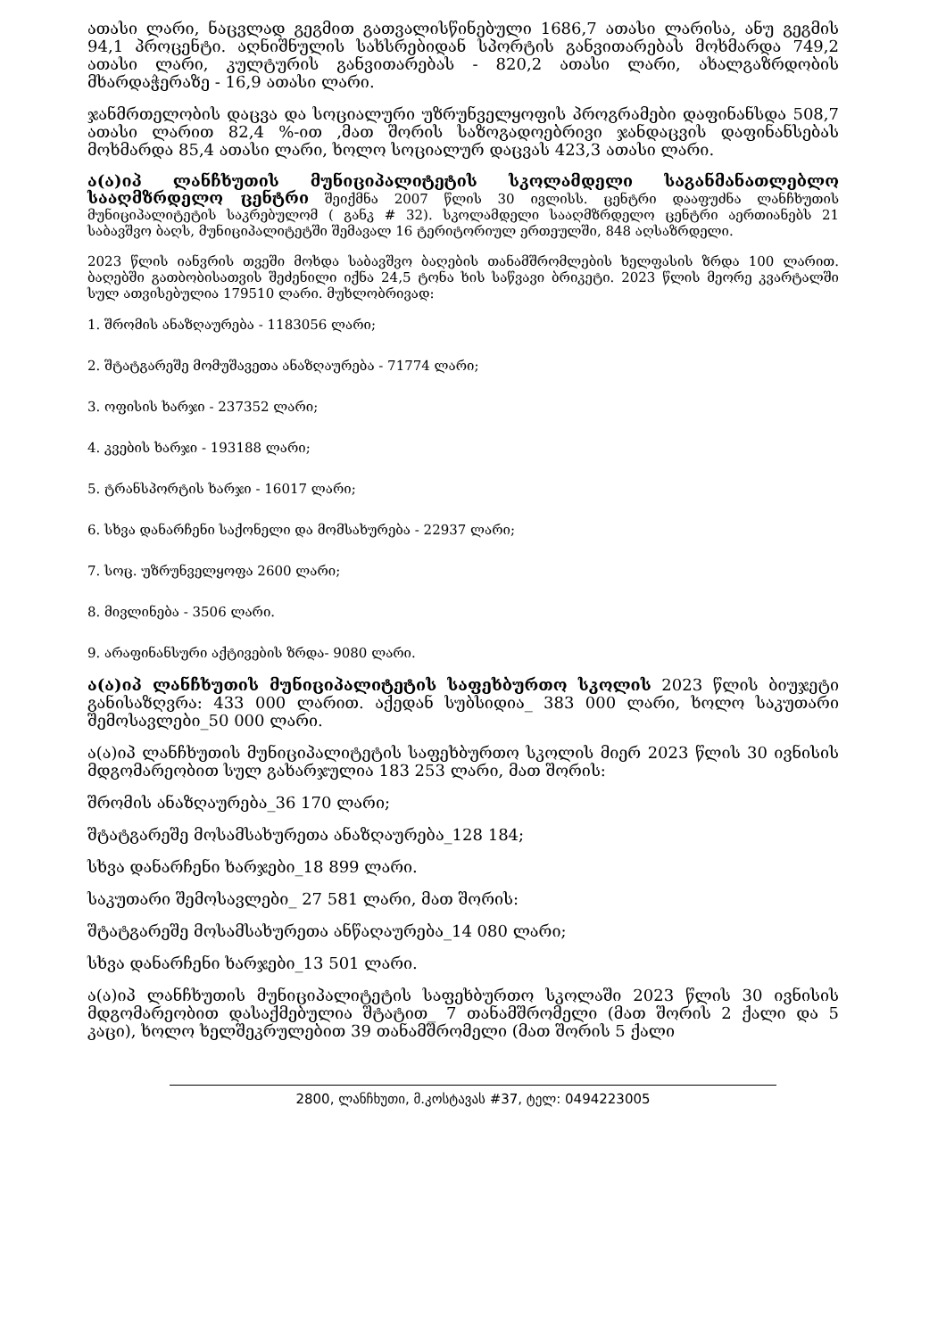ათასი ლარი, ნაცვლად გეგმით გათვალისწინებული 1686,7 ათასი ლარისა, ანუ გეგმის 94,1 პროცენტი. აღნიშნულის სახსრებიდან სპორტის განვითარებას მოხმარდა 749,2 ათასი ლარი, კულტურის განვითარებას - 820,2 ათასი ლარი, ახალგაზრდობის მხარდაჭერაზე - 16,9 ათასი ლარი.
ჯანმრთელობის დაცვა და სოციალური უზრუნველყოფის პროგრამები დაფინანსდა 508,7 ათასი ლარით 82,4 %-ით ,მათ შორის საზოგადოებრივი ჯანდაცვის დაფინანსებას მოხმარდა 85,4 ათასი ლარი, ხოლო სოციალურ დაცვას 423,3 ათასი ლარი.
ა(ა)იპ ლანჩხუთის მუნიციპალიტეტის სკოლამდელი საგანმანათლებლო სააღმზრდელო ცენტრი შეიქმნა 2007 წლის 30 ივლისს. ცენტრი დააფუძნა ლანჩხუთის მუნიციპალიტეტის საკრებულომ ( განკ # 32). სკოლამდელი სააღმზრდელო ცენტრი აერთიანებს 21 საბავშვო ბაღს, მუნიციპალიტეტში შემავალ 16 ტერიტორიულ ერთეულში, 848 აღსაზრდელი.
2023 წლის იანვრის თვეში მოხდა საბავშვო ბაღების თანამშრომლების ხელფასის ზრდა 100 ლარით. ბაღებში გათბობისათვის შეძენილი იქნა 24,5 ტონა ხის საწვავი ბრიკეტი. 2023 წლის მეორე კვარტალში სულ ათვისებულია 179510 ლარი. მუხლობრივად:
1. შრომის ანაზღაურება - 1183056 ლარი;
2. შტატგარეშე მომუშავეთა ანაზღაურება - 71774 ლარი;
3. ოფისის ხარჯი - 237352 ლარი;
4. კვების ხარჯი - 193188 ლარი;
5. ტრანსპორტის ხარჯი - 16017 ლარი;
6. სხვა დანარჩენი საქონელი და მომსახურება - 22937 ლარი;
7. სოც. უზრუნველყოფა 2600 ლარი;
8. მივლინება - 3506 ლარი.
9. არაფინანსური აქტივების ზრდა- 9080 ლარი.
ა(ა)იპ ლანჩხუთის მუნიციპალიტეტის საფეხბურთო სკოლის 2023 წლის ბიუჯეტი განისაზღვრა: 433 000 ლარით. აქედან სუბსიდია_ 383 000 ლარი, ხოლო საკუთარი შემოსავლები_50 000 ლარი.
ა(ა)იპ ლანჩხუთის მუნიციპალიტეტის საფეხბურთო სკოლის მიერ 2023 წლის 30 ივნისის მდგომარეობით სულ გახარჯულია 183 253 ლარი, მათ შორის:
შრომის ანაზღაურება_36 170 ლარი;
შტატგარეშე მოსამსახურეთა ანაზღაურება_128 184;
სხვა დანარჩენი ხარჯები_18 899 ლარი.
საკუთარი შემოსავლები_ 27 581 ლარი, მათ შორის:
შტატგარეშე მოსამსახურეთა ანწაღაურება_14 080 ლარი;
სხვა დანარჩენი ხარჯები_13 501 ლარი.
ა(ა)იპ ლანჩხუთის მუნიციპალიტეტის საფეხბურთო სკოლაში 2023 წლის 30 ივნისის მდგომარეობით დასაქმებულია შტატით_ 7 თანამშრომელი (მათ შორის 2 ქალი და 5 კაცი), ხოლო ხელშეკრულებით 39 თანამშრომელი (მათ შორის 5 ქალი
2800, ლანჩხუთი, მ.კოსტავას #37, ტელ: 0494223005